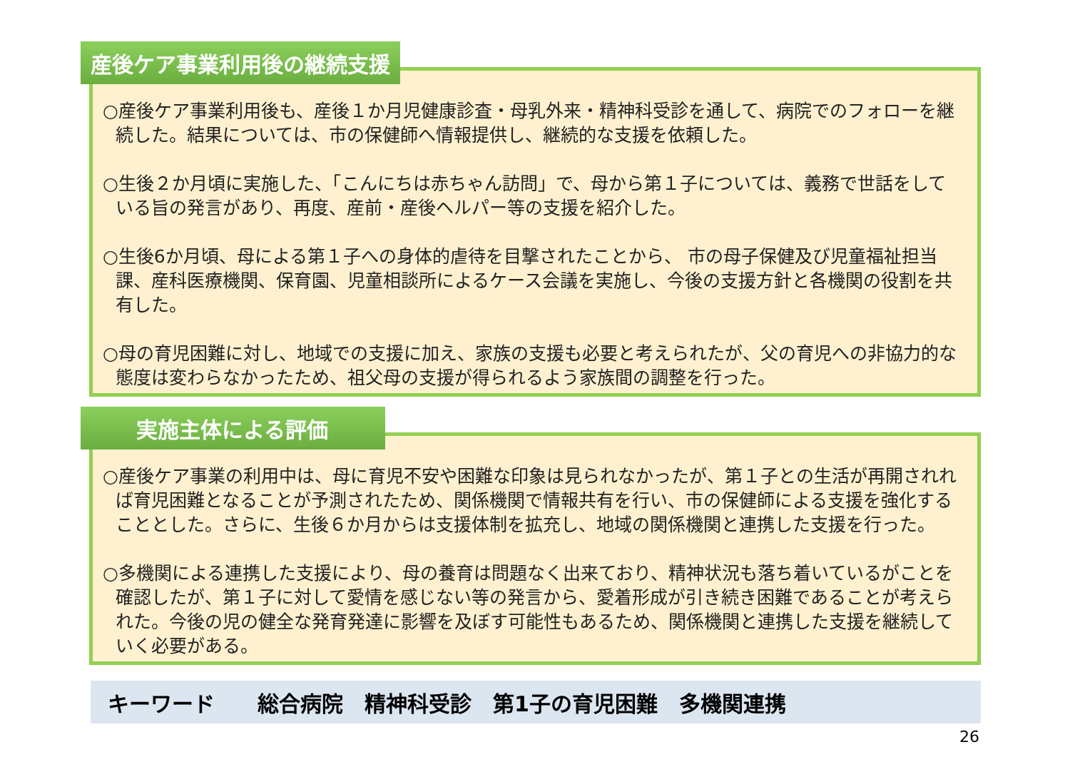産後ケア事業利用後の継続支援
○産後ケア事業利用後も、産後１か月児健康診査・母乳外来・精神科受診を通して、病院でのフォローを継続した。結果については、市の保健師へ情報提供し、継続的な支援を依頼した。
○生後２か月頃に実施した、「こんにちは赤ちゃん訪問」で、母から第１子については、義務で世話をしている旨の発言があり、再度、産前・産後ヘルパー等の支援を紹介した。
○生後6か月頃、母による第１子への身体的虐待を目撃されたことから、 市の母子保健及び児童福祉担当課、産科医療機関、保育園、児童相談所によるケース会議を実施し、今後の支援方針と各機関の役割を共有した。
○母の育児困難に対し、地域での支援に加え、家族の支援も必要と考えられたが、父の育児への非協力的な態度は変わらなかったため、祖父母の支援が得られるよう家族間の調整を行った。
実施主体による評価
○産後ケア事業の利用中は、母に育児不安や困難な印象は見られなかったが、第１子との生活が再開されれば育児困難となることが予測されたため、関係機関で情報共有を行い、市の保健師による支援を強化することとした。さらに、生後６か月からは支援体制を拡充し、地域の関係機関と連携した支援を行った。
○多機関による連携した支援により、母の養育は問題なく出来ており、精神状況も落ち着いているがことを確認したが、第１子に対して愛情を感じない等の発言から、愛着形成が引き続き困難であることが考えられた。今後の児の健全な発育発達に影響を及ぼす可能性もあるため、関係機関と連携した支援を継続していく必要がある。
キーワード　　総合病院　精神科受診　第1子の育児困難　多機関連携
26